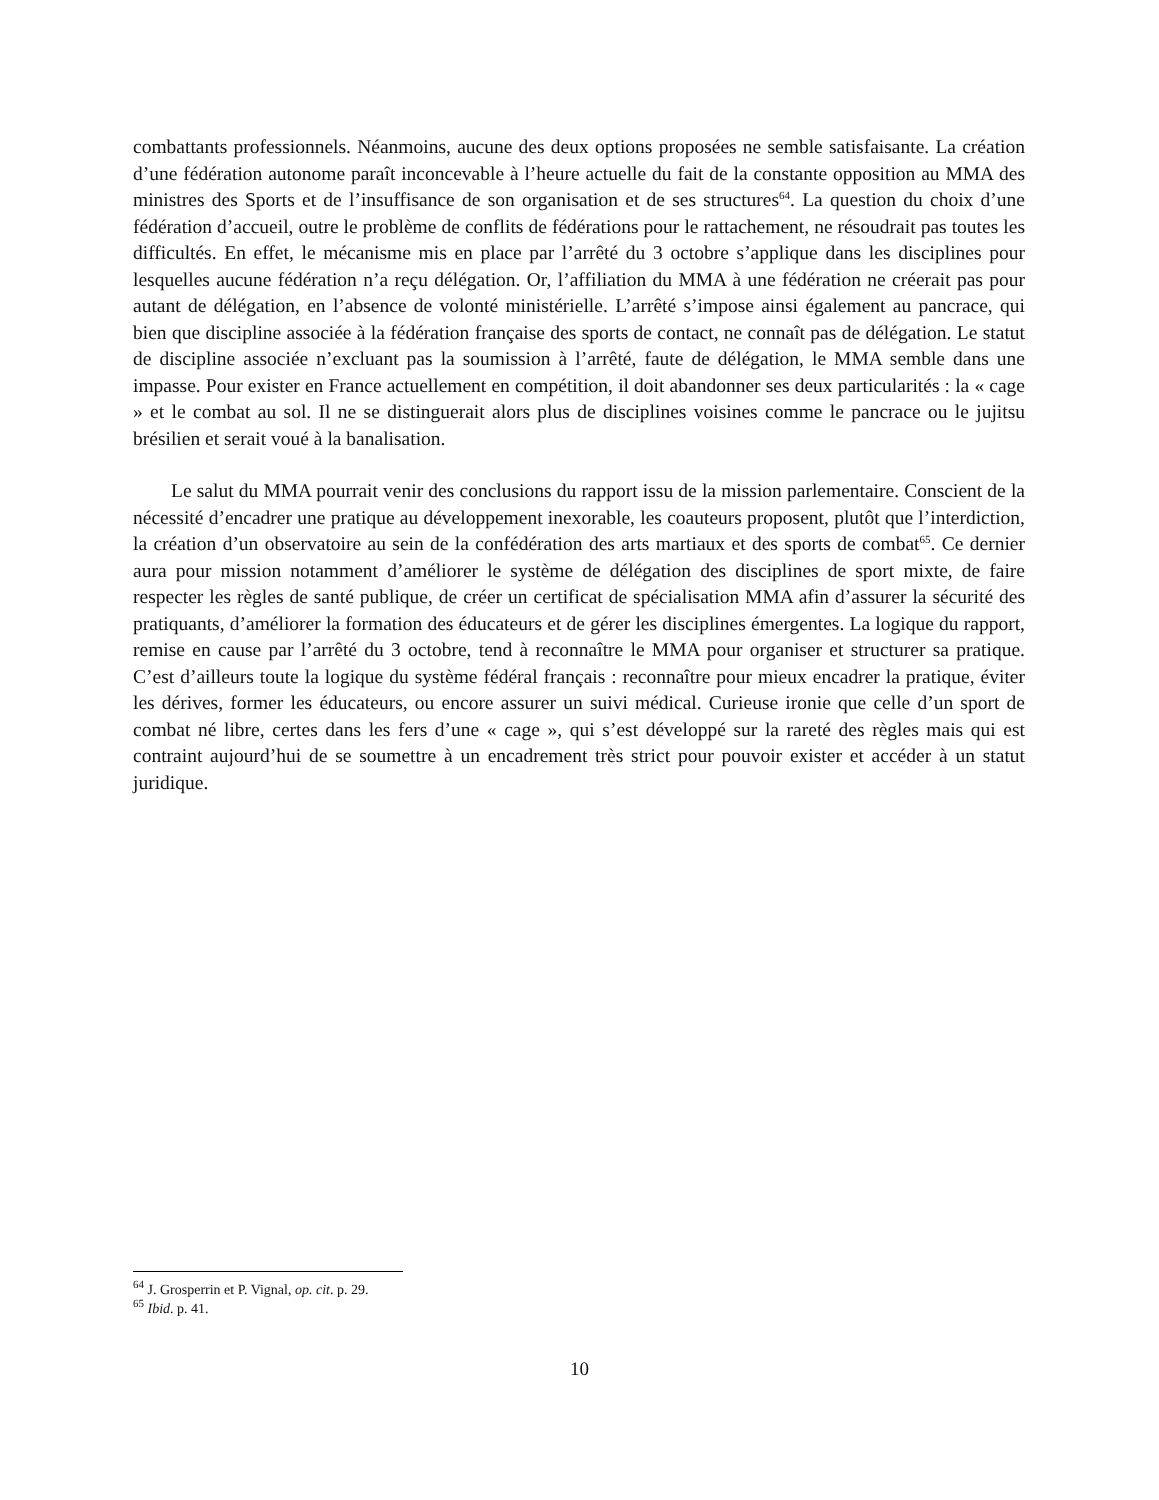combattants professionnels. Néanmoins, aucune des deux options proposées ne semble satisfaisante. La création d’une fédération autonome paraît inconcevable à l’heure actuelle du fait de la constante opposition au MMA des ministres des Sports et de l’insuffisance de son organisation et de ses structures<sup>64</sup>. La question du choix d’une fédération d’accueil, outre le problème de conflits de fédérations pour le rattachement, ne résoudrait pas toutes les difficultés. En effet, le mécanisme mis en place par l’arrêté du 3 octobre s’applique dans les disciplines pour lesquelles aucune fédération n’a reçu délégation. Or, l’affiliation du MMA à une fédération ne créerait pas pour autant de délégation, en l’absence de volonté ministérielle. L’arrêté s’impose ainsi également au pancrace, qui bien que discipline associée à la fédération française des sports de contact, ne connaît pas de délégation. Le statut de discipline associée n’excluant pas la soumission à l’arrêté, faute de délégation, le MMA semble dans une impasse. Pour exister en France actuellement en compétition, il doit abandonner ses deux particularités : la « cage » et le combat au sol. Il ne se distinguerait alors plus de disciplines voisines comme le pancrace ou le jujitsu brésilien et serait voué à la banalisation.
Le salut du MMA pourrait venir des conclusions du rapport issu de la mission parlementaire. Conscient de la nécessité d’encadrer une pratique au développement inexorable, les coauteurs proposent, plutôt que l’interdiction, la création d’un observatoire au sein de la confédération des arts martiaux et des sports de combat<sup>65</sup>. Ce dernier aura pour mission notamment d’améliorer le système de délégation des disciplines de sport mixte, de faire respecter les règles de santé publique, de créer un certificat de spécialisation MMA afin d’assurer la sécurité des pratiquants, d’améliorer la formation des éducateurs et de gérer les disciplines émergentes. La logique du rapport, remise en cause par l’arrêté du 3 octobre, tend à reconnaître le MMA pour organiser et structurer sa pratique. C’est d’ailleurs toute la logique du système fédéral français : reconnaître pour mieux encadrer la pratique, éviter les dérives, former les éducateurs, ou encore assurer un suivi médical. Curieuse ironie que celle d’un sport de combat né libre, certes dans les fers d’une « cage », qui s’est développé sur la rareté des règles mais qui est contraint aujourd’hui de se soumettre à un encadrement très strict pour pouvoir exister et accéder à un statut juridique.
<sup>64</sup> J. Grosperrin et P. Vignal, op. cit. p. 29.
<sup>65</sup> Ibid. p. 41.
10